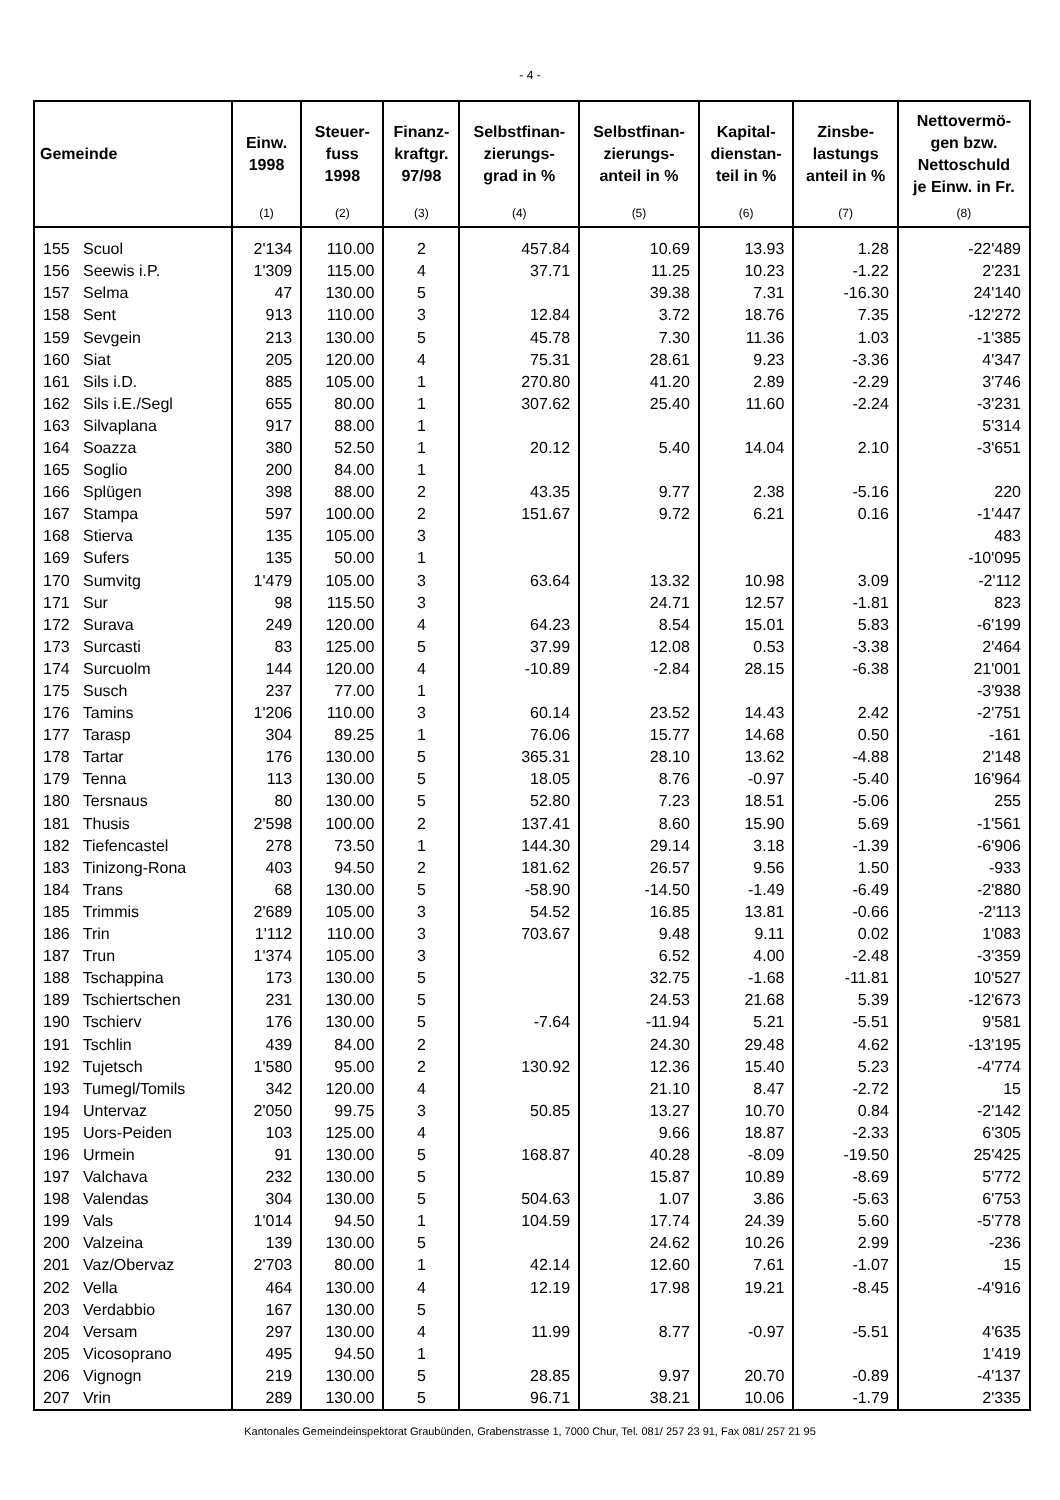- 4 -
| Gemeinde | Einw. 1998 | Steuer- fuss 1998 | Finanz- kraftgr. 97/98 | Selbstfinan- zierungs- grad in % | Selbstfinan- zierungs- anteil in % | Kapital- dienstan- teil in % | Zinsbe- lastungs anteil in % | Nettovermö- gen bzw. Nettoschuld je Einw. in Fr. |
| --- | --- | --- | --- | --- | --- | --- | --- | --- |
| | (1) | (2) | (3) | (4) | (5) | (6) | (7) | (8) |
| 155 Scuol | 2'134 | 110.00 | 2 | 457.84 | 10.69 | 13.93 | 1.28 | -22'489 |
| 156 Seewis i.P. | 1'309 | 115.00 | 4 | 37.71 | 11.25 | 10.23 | -1.22 | 2'231 |
| 157 Selma | 47 | 130.00 | 5 | | 39.38 | 7.31 | -16.30 | 24'140 |
| 158 Sent | 913 | 110.00 | 3 | 12.84 | 3.72 | 18.76 | 7.35 | -12'272 |
| 159 Sevgein | 213 | 130.00 | 5 | 45.78 | 7.30 | 11.36 | 1.03 | -1'385 |
| 160 Siat | 205 | 120.00 | 4 | 75.31 | 28.61 | 9.23 | -3.36 | 4'347 |
| 161 Sils i.D. | 885 | 105.00 | 1 | 270.80 | 41.20 | 2.89 | -2.29 | 3'746 |
| 162 Sils i.E./Segl | 655 | 80.00 | 1 | 307.62 | 25.40 | 11.60 | -2.24 | -3'231 |
| 163 Silvaplana | 917 | 88.00 | 1 | | | | | 5'314 |
| 164 Soazza | 380 | 52.50 | 1 | 20.12 | 5.40 | 14.04 | 2.10 | -3'651 |
| 165 Soglio | 200 | 84.00 | 1 | | | | | |
| 166 Splügen | 398 | 88.00 | 2 | 43.35 | 9.77 | 2.38 | -5.16 | 220 |
| 167 Stampa | 597 | 100.00 | 2 | 151.67 | 9.72 | 6.21 | 0.16 | -1'447 |
| 168 Stierva | 135 | 105.00 | 3 | | | | | 483 |
| 169 Sufers | 135 | 50.00 | 1 | | | | | -10'095 |
| 170 Sumvitg | 1'479 | 105.00 | 3 | 63.64 | 13.32 | 10.98 | 3.09 | -2'112 |
| 171 Sur | 98 | 115.50 | 3 | | 24.71 | 12.57 | -1.81 | 823 |
| 172 Surava | 249 | 120.00 | 4 | 64.23 | 8.54 | 15.01 | 5.83 | -6'199 |
| 173 Surcasti | 83 | 125.00 | 5 | 37.99 | 12.08 | 0.53 | -3.38 | 2'464 |
| 174 Surcuolm | 144 | 120.00 | 4 | -10.89 | -2.84 | 28.15 | -6.38 | 21'001 |
| 175 Susch | 237 | 77.00 | 1 | | | | | -3'938 |
| 176 Tamins | 1'206 | 110.00 | 3 | 60.14 | 23.52 | 14.43 | 2.42 | -2'751 |
| 177 Tarasp | 304 | 89.25 | 1 | 76.06 | 15.77 | 14.68 | 0.50 | -161 |
| 178 Tartar | 176 | 130.00 | 5 | 365.31 | 28.10 | 13.62 | -4.88 | 2'148 |
| 179 Tenna | 113 | 130.00 | 5 | 18.05 | 8.76 | -0.97 | -5.40 | 16'964 |
| 180 Tersnaus | 80 | 130.00 | 5 | 52.80 | 7.23 | 18.51 | -5.06 | 255 |
| 181 Thusis | 2'598 | 100.00 | 2 | 137.41 | 8.60 | 15.90 | 5.69 | -1'561 |
| 182 Tiefencastel | 278 | 73.50 | 1 | 144.30 | 29.14 | 3.18 | -1.39 | -6'906 |
| 183 Tinizong-Rona | 403 | 94.50 | 2 | 181.62 | 26.57 | 9.56 | 1.50 | -933 |
| 184 Trans | 68 | 130.00 | 5 | -58.90 | -14.50 | -1.49 | -6.49 | -2'880 |
| 185 Trimmis | 2'689 | 105.00 | 3 | 54.52 | 16.85 | 13.81 | -0.66 | -2'113 |
| 186 Trin | 1'112 | 110.00 | 3 | 703.67 | 9.48 | 9.11 | 0.02 | 1'083 |
| 187 Trun | 1'374 | 105.00 | 3 | | 6.52 | 4.00 | -2.48 | -3'359 |
| 188 Tschappina | 173 | 130.00 | 5 | | 32.75 | -1.68 | -11.81 | 10'527 |
| 189 Tschiertschen | 231 | 130.00 | 5 | | 24.53 | 21.68 | 5.39 | -12'673 |
| 190 Tschierv | 176 | 130.00 | 5 | -7.64 | -11.94 | 5.21 | -5.51 | 9'581 |
| 191 Tschlin | 439 | 84.00 | 2 | | 24.30 | 29.48 | 4.62 | -13'195 |
| 192 Tujetsch | 1'580 | 95.00 | 2 | 130.92 | 12.36 | 15.40 | 5.23 | -4'774 |
| 193 Tumegl/Tomils | 342 | 120.00 | 4 | | 21.10 | 8.47 | -2.72 | 15 |
| 194 Untervaz | 2'050 | 99.75 | 3 | 50.85 | 13.27 | 10.70 | 0.84 | -2'142 |
| 195 Uors-Peiden | 103 | 125.00 | 4 | | 9.66 | 18.87 | -2.33 | 6'305 |
| 196 Urmein | 91 | 130.00 | 5 | 168.87 | 40.28 | -8.09 | -19.50 | 25'425 |
| 197 Valchava | 232 | 130.00 | 5 | | 15.87 | 10.89 | -8.69 | 5'772 |
| 198 Valendas | 304 | 130.00 | 5 | 504.63 | 1.07 | 3.86 | -5.63 | 6'753 |
| 199 Vals | 1'014 | 94.50 | 1 | 104.59 | 17.74 | 24.39 | 5.60 | -5'778 |
| 200 Valzeina | 139 | 130.00 | 5 | | 24.62 | 10.26 | 2.99 | -236 |
| 201 Vaz/Obervaz | 2'703 | 80.00 | 1 | 42.14 | 12.60 | 7.61 | -1.07 | 15 |
| 202 Vella | 464 | 130.00 | 4 | 12.19 | 17.98 | 19.21 | -8.45 | -4'916 |
| 203 Verdabbio | 167 | 130.00 | 5 | | | | | |
| 204 Versam | 297 | 130.00 | 4 | 11.99 | 8.77 | -0.97 | -5.51 | 4'635 |
| 205 Vicosoprano | 495 | 94.50 | 1 | | | | | 1'419 |
| 206 Vignogn | 219 | 130.00 | 5 | 28.85 | 9.97 | 20.70 | -0.89 | -4'137 |
| 207 Vrin | 289 | 130.00 | 5 | 96.71 | 38.21 | 10.06 | -1.79 | 2'335 |
Kantonales Gemeindeinspektorat Graubünden, Grabenstrasse 1, 7000 Chur, Tel. 081/ 257 23 91, Fax 081/ 257 21 95